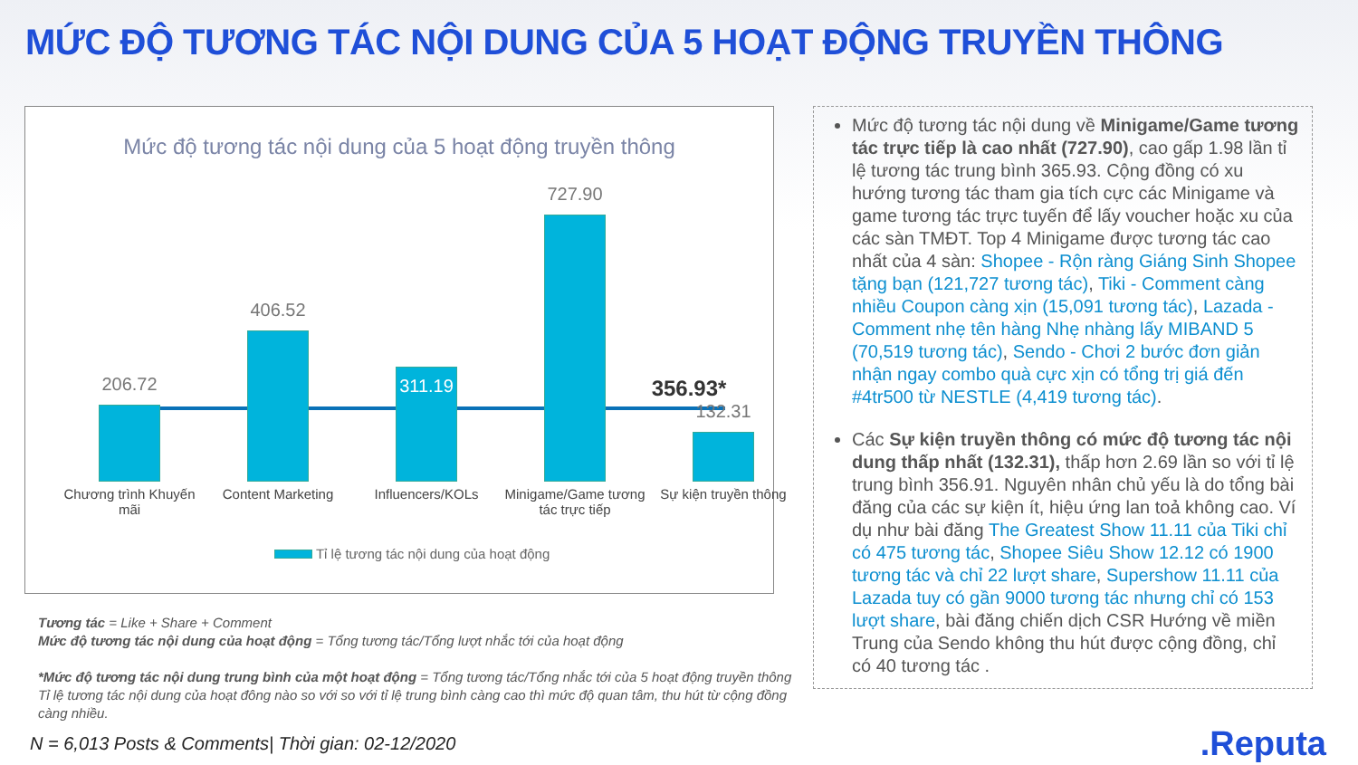MỨC ĐỘ TƯƠNG TÁC NỘI DUNG CỦA 5 HOẠT ĐỘNG TRUYỀN THÔNG
Mức độ tương tác nội dung của 5 hoạt động truyền thông
356.93*
206.72
406.52
311.19
727.90
132.31
Chương trình Khuyến mãi
Content Marketing Influencers/KOLs
Minigame/Game tương tác trực tiếp
Sự kiện truyền thông
Tỉ lệ tương tác nội dung của hoạt động
Tương tác = Like + Share + Comment
Mức độ tương tác nội dung của hoạt động = Tổng tương tác/Tổng lượt nhắc tới của hoạt động
*Mức độ tương tác nội dung trung bình của một hoạt động = Tổng tương tác/Tổng nhắc tới của 5 hoạt động truyền thông
Tỉ lệ tương tác nội dung của hoạt đông nào so với so với tỉ lệ trung bình càng cao thì mức độ quan tâm, thu hút từ cộng đồng càng nhiều.
Mức độ tương tác nội dung về Minigame/Game tương tác trực tiếp là cao nhất (727.90), cao gấp 1.98 lần tỉ lệ tương tác trung bình 365.93. Cộng đồng có xu hướng tương tác tham gia tích cực các Minigame và game tương tác trực tuyến để lấy voucher hoặc xu của các sàn TMĐT. Top 4 Minigame được tương tác cao nhất của 4 sàn: Shopee - Rộn ràng Giáng Sinh Shopee tặng bạn (121,727 tương tác), Tiki - Comment càng nhiều Coupon càng xịn (15,091 tương tác), Lazada - Comment nhẹ tên hàng Nhẹ nhàng lấy MIBAND 5 (70,519 tương tác), Sendo - Chơi 2 bước đơn giản nhận ngay combo quà cực xịn có tổng trị giá đến #4tr500 từ NESTLE (4,419 tương tác).
Các Sự kiện truyền thông có mức độ tương tác nội dung thấp nhất (132.31), thấp hơn 2.69 lần so với tỉ lệ trung bình 356.91. Nguyên nhân chủ yếu là do tổng bài đăng của các sự kiện ít, hiệu ứng lan toả không cao. Ví dụ như bài đăng The Greatest Show 11.11 của Tiki chỉ có 475 tương tác, Shopee Siêu Show 12.12 có 1900 tương tác và chỉ 22 lượt share, Supershow 11.11 của Lazada tuy có gần 9000 tương tác nhưng chỉ có 153 lượt share, bài đăng chiến dịch CSR Hướng về miền Trung của Sendo không thu hút được cộng đồng, chỉ có 40 tương tác .
N = 6,013 Posts & Comments| Thời gian: 02-12/2020
.Reputa